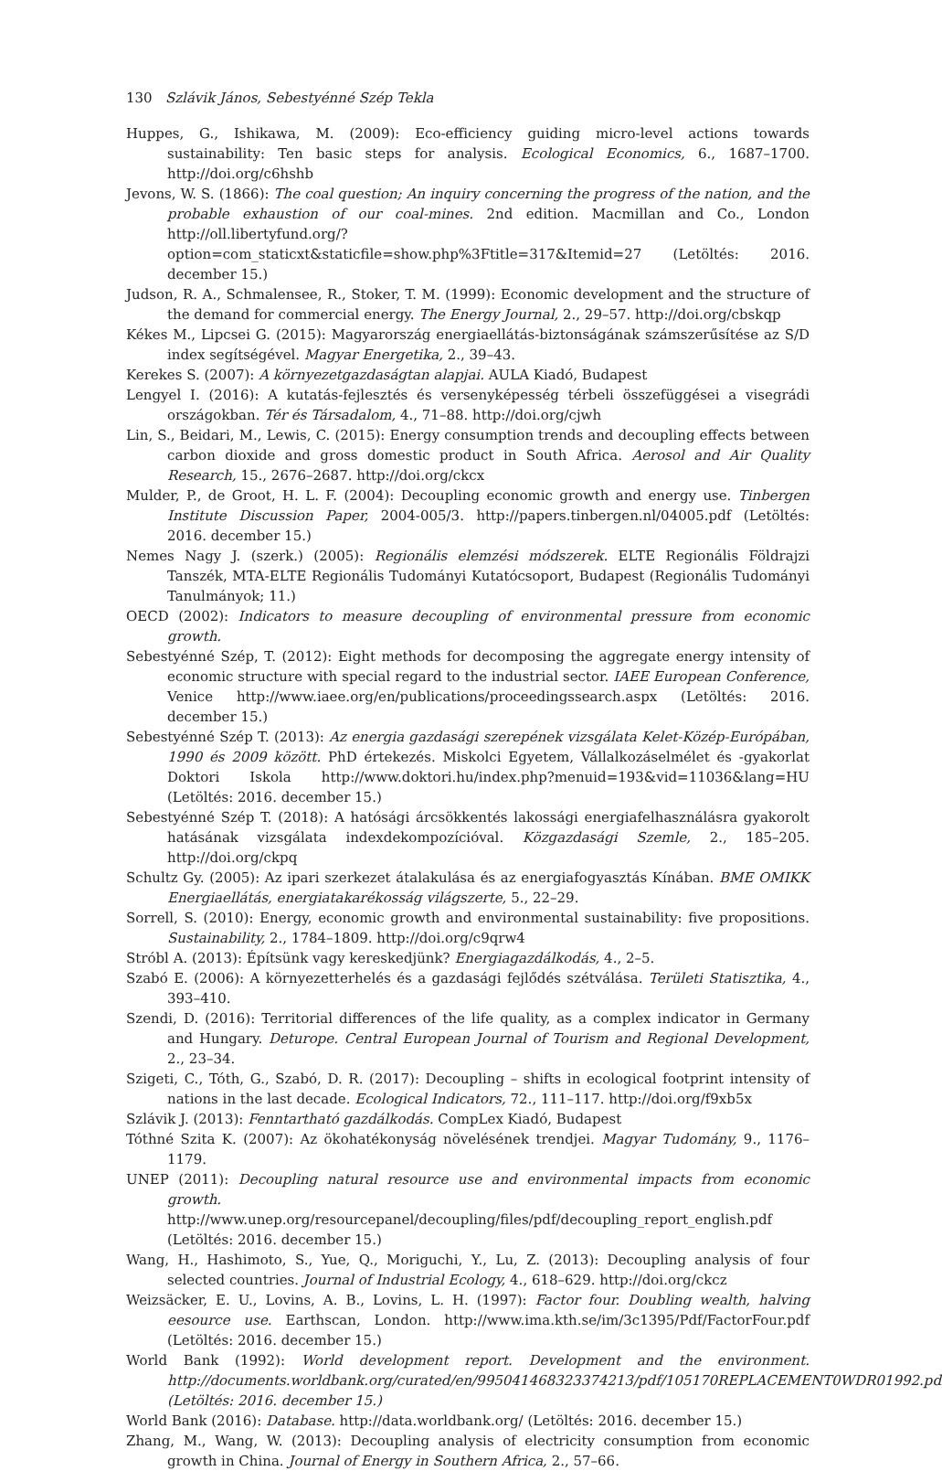130 Szlávik János, Sebestyénné Szép Tekla
Huppes, G., Ishikawa, M. (2009): Eco-efficiency guiding micro-level actions towards sustainability: Ten basic steps for analysis. Ecological Economics, 6., 1687–1700. http://doi.org/c6hshb
Jevons, W. S. (1866): The coal question; An inquiry concerning the progress of the nation, and the probable exhaustion of our coal-mines. 2nd edition. Macmillan and Co., London http://oll.libertyfund.org/?option=com_staticxt&staticfile=show.php%3Ftitle=317&Itemid=27 (Letöltés: 2016. december 15.)
Judson, R. A., Schmalensee, R., Stoker, T. M. (1999): Economic development and the structure of the demand for commercial energy. The Energy Journal, 2., 29–57. http://doi.org/cbskqp
Kékes M., Lipcsei G. (2015): Magyarország energiaellátás-biztonságának számszerűsítése az S/D index segítségével. Magyar Energetika, 2., 39–43.
Kerekes S. (2007): A környezetgazdaságtan alapjai. AULA Kiadó, Budapest
Lengyel I. (2016): A kutatás-fejlesztés és versenyképesség térbeli összefüggései a visegrádi országokban. Tér és Társadalom, 4., 71–88. http://doi.org/cjwh
Lin, S., Beidari, M., Lewis, C. (2015): Energy consumption trends and decoupling effects between carbon dioxide and gross domestic product in South Africa. Aerosol and Air Quality Research, 15., 2676–2687. http://doi.org/ckcx
Mulder, P., de Groot, H. L. F. (2004): Decoupling economic growth and energy use. Tinbergen Institute Discussion Paper, 2004-005/3. http://papers.tinbergen.nl/04005.pdf (Letöltés: 2016. december 15.)
Nemes Nagy J. (szerk.) (2005): Regionális elemzési módszerek. ELTE Regionális Földrajzi Tanszék, MTA-ELTE Regionális Tudományi Kutatócsoport, Budapest (Regionális Tudományi Tanulmányok; 11.)
OECD (2002): Indicators to measure decoupling of environmental pressure from economic growth.
Sebestyénné Szép, T. (2012): Eight methods for decomposing the aggregate energy intensity of economic structure with special regard to the industrial sector. IAEE European Conference, Venice http://www.iaee.org/en/publications/proceedingssearch.aspx (Letöltés: 2016. december 15.)
Sebestyénné Szép T. (2013): Az energia gazdasági szerepének vizsgálata Kelet-Közép-Európában, 1990 és 2009 között. PhD értekezés. Miskolci Egyetem, Vállalkozáselmélet és -gyakorlat Doktori Iskola http://www.doktori.hu/index.php?menuid=193&vid=11036&lang=HU (Letöltés: 2016. december 15.)
Sebestyénné Szép T. (2018): A hatósági árcsökkentés lakossági energiafelhasználásra gyakorolt hatásának vizsgálata indexdekompozícióval. Közgazdasági Szemle, 2., 185–205. http://doi.org/ckpq
Schultz Gy. (2005): Az ipari szerkezet átalakulása és az energiafogyasztás Kínában. BME OMIKK Energiaellátás, energiatakarékosság világszerte, 5., 22–29.
Sorrell, S. (2010): Energy, economic growth and environmental sustainability: five propositions. Sustainability, 2., 1784–1809. http://doi.org/c9qrw4
Stróbl A. (2013): Építsünk vagy kereskedjünk? Energiagazdálkodás, 4., 2–5.
Szabó E. (2006): A környezetterhelés és a gazdasági fejlődés szétválása. Területi Statisztika, 4., 393–410.
Szendi, D. (2016): Territorial differences of the life quality, as a complex indicator in Germany and Hungary. Deturope. Central European Journal of Tourism and Regional Development, 2., 23–34.
Szigeti, C., Tóth, G., Szabó, D. R. (2017): Decoupling – shifts in ecological footprint intensity of nations in the last decade. Ecological Indicators, 72., 111–117. http://doi.org/f9xb5x
Szlávik J. (2013): Fenntartható gazdálkodás. CompLex Kiadó, Budapest
Tóthné Szita K. (2007): Az ökohatékonyság növelésének trendjei. Magyar Tudomány, 9., 1176–1179.
UNEP (2011): Decoupling natural resource use and environmental impacts from economic growth. http://www.unep.org/resourcepanel/decoupling/files/pdf/decoupling_report_english.pdf (Letöltés: 2016. december 15.)
Wang, H., Hashimoto, S., Yue, Q., Moriguchi, Y., Lu, Z. (2013): Decoupling analysis of four selected countries. Journal of Industrial Ecology, 4., 618–629. http://doi.org/ckcz
Weizsäcker, E. U., Lovins, A. B., Lovins, L. H. (1997): Factor four. Doubling wealth, halving eesource use. Earthscan, London. http://www.ima.kth.se/im/3c1395/Pdf/FactorFour.pdf (Letöltés: 2016. december 15.)
World Bank (1992): World development report. Development and the environment. http://documents.worldbank.org/curated/en/995041468323374213/pdf/105170REPLACEMENT0WDR01992.pdf (Letöltés: 2016. december 15.)
World Bank (2016): Database. http://data.worldbank.org/ (Letöltés: 2016. december 15.)
Zhang, M., Wang, W. (2013): Decoupling analysis of electricity consumption from economic growth in China. Journal of Energy in Southern Africa, 2., 57–66.